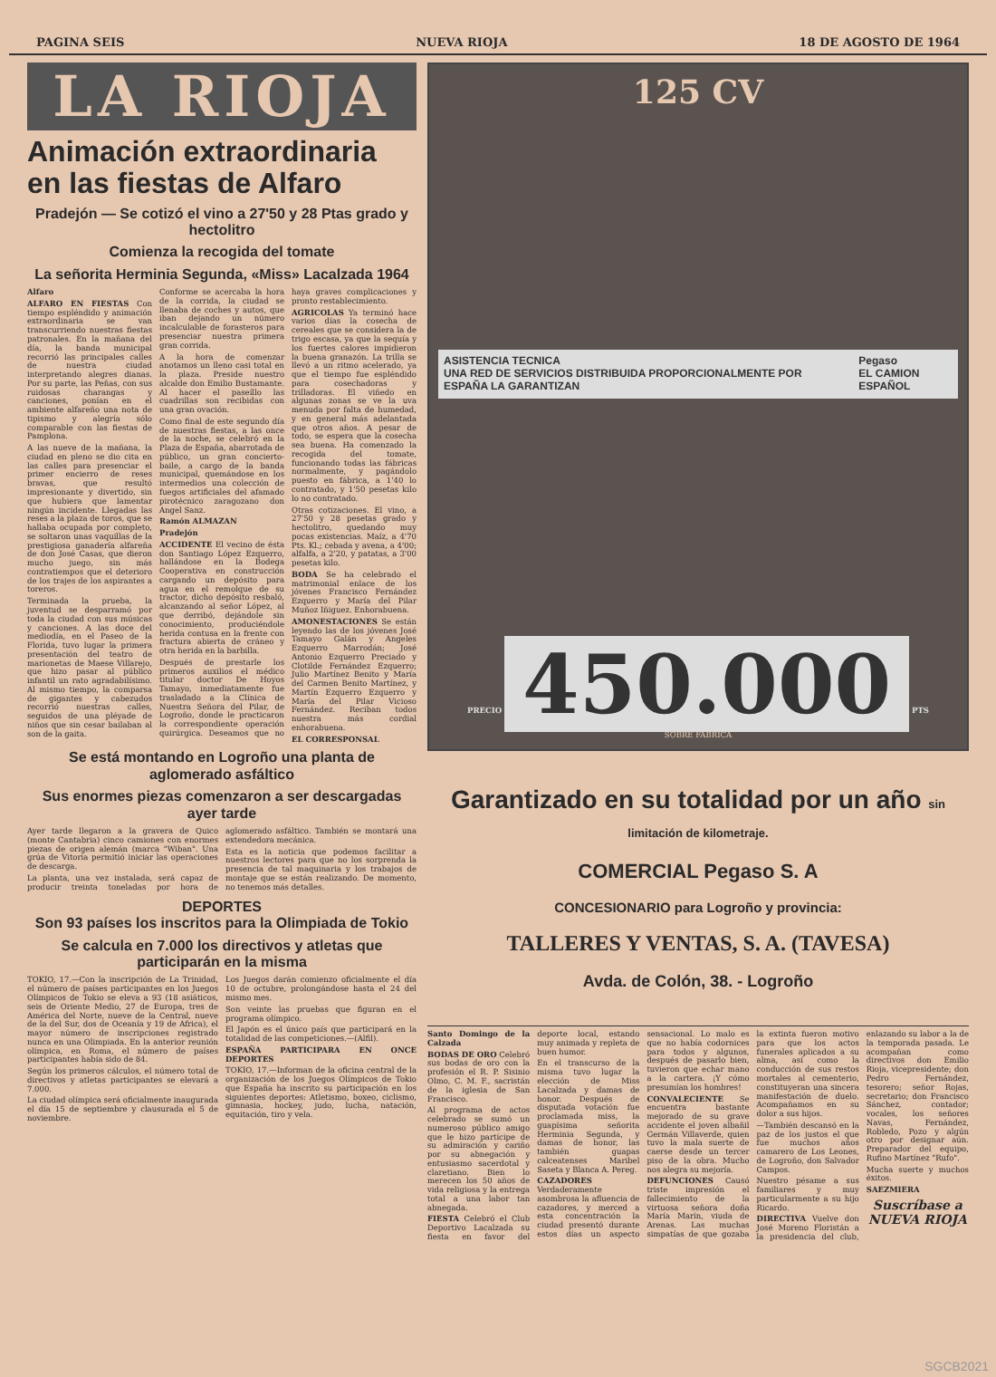PAGINA SEIS NUEVA RIOJA 18 DE AGOSTO DE 1964
LA RIOJA
Animación extraordinaria en las fiestas de Alfaro
Pradejón — Se cotizó el vino a 27'50 y 28 Ptas grado y hectolitro
Comienza la recogida del tomate
La señorita Herminia Segunda, «Miss» Lacalzada 1964
Alfaro
ALFARO EN FIESTAS Con tiempo espléndido y animación extraordinaria se van transcurriendo nuestras fiestas patronales. En la mañana del día, la banda municipal recorrió las principales calles de nuestra ciudad interpretando alegres dianas. Por su parte, las Peñas, con sus ruidosas charangas y canciones, ponían en el ambiente alfareño una nota de tipismo y alegría sólo comparable con las fiestas de Pamplona.
A las nueve de la mañana, la ciudad en pleno se dio cita en las calles para presenciar el primer encierro de reses bravas, que resultó impresionante y divertido, sin que hubiera que lamentar ningún incidente. Llegadas las reses a la plaza de toros, que se hallaba ocupada por completo, se soltaron unas vaquillas de la prestigiosa ganadería alfareña de don José Casas, que dieron mucho juego, sin más contratiempos que el deterioro de los trajes de los aspirantes a toreros.
Terminada la prueba, la juventud se desparramó por toda la ciudad con sus músicas y canciones. A las doce del mediodía, en el Paseo de la Florida, tuvo lugar la primera presentación del teatro de marionetas de Maese Villarejo, que hizo pasar al público infantil un rato agradabilísimo. Al mismo tiempo, la comparsa de gigantes y cabezudos recorrió nuestras calles, seguidos de una pléyade de niños que sin cesar bailaban al son de la gaita.
Conforme se acercaba la hora de la corrida, la ciudad se llenaba de coches y autos, que iban dejando un número incalculable de forasteros para presenciar nuestra primera gran corrida.
A la hora de comenzar anotamos un lleno casi total en la plaza. Preside nuestro alcalde don Emilio Bustamante. Al hacer el paseíllo las cuadrillas son recibidas con una gran ovación.
Como final de este segundo día de nuestras fiestas, a las once de la noche, se celebró en la Plaza de España, abarrotada de público, un gran concierto-baile, a cargo de la banda municipal, quemándose en los intermedios una colección de fuegos artificiales del afamado pirotécnico zaragozano don Angel Sanz.
Ramón ALMAZAN
Pradejón
ACCIDENTE El vecino de ésta don Santiago López Ezquerro, hallándose en la Bodega Cooperativa en construcción cargando un depósito para agua en el remolque de su tractor, dicho depósito resbaló, alcanzando al señor López, al que derribó, dejándole sin conocimiento, produciéndole herida contusa en la frente con fractura abierta de cráneo y otra herida en la barbilla.
Después de prestarle los primeros auxilios el médico titular doctor De Hoyos Tamayo, inmediatamente fue trasladado a la Clínica de Nuestra Señora del Pilar, de Logroño, donde le practicaron la correspondiente operación quirúrgica. Deseamos que no haya graves complicaciones y pronto restablecimiento.
AGRICOLAS Ya terminó hace varios días la cosecha de cereales que se considera la de trigo escasa, ya que la sequía y los fuertes calores impidieron la buena granazón. La trilla se llevó a un ritmo acelerado, ya que el tiempo fue espléndido para cosechadoras y trilladoras. El viñedo en algunas zonas se ve la uva menuda por falta de humedad, y en general más adelantada que otros años. A pesar de todo, se espera que la cosecha sea buena. Ha comenzado la recogida del tomate, funcionando todas las fábricas normalmente, y pagándolo puesto en fábrica, a 1'40 lo contratado, y 1'50 pesetas kilo lo no contratado.
Otras cotizaciones. El vino, a 27'50 y 28 pesetas grado y hectolitro, quedando muy pocas existencias. Maíz, a 4'70 Pts. Kl.; cebada y avena, a 4'00; alfalfa, a 2'20, y patatas, a 3'00 pesetas kilo.
BODA Se ha celebrado el matrimonial enlace de los jóvenes Francisco Fernández Ezquerro y María del Pilar Muñoz Iñiguez. Enhorabuena.
AMONESTACIONES Se están leyendo las de los jóvenes José Tamayo Galán y Angeles Ezquerro Marrodán; José Antonio Ezquerro Preciado y Clotilde Fernández Ezquerro; Julio Martínez Benito y María del Carmen Benito Martínez, y Martín Ezquerro Ezquerro y María del Pilar Vicioso Fernández. Reciban todos nuestra más cordial enhorabuena.
EL CORRESPONSAL
Se está montando en Logroño una planta de aglomerado asfáltico
Sus enormes piezas comenzaron a ser descargadas ayer tarde
Ayer tarde llegaron a la gravera de Quico (monte Cantabria) cinco camiones con enormes piezas de origen alemán (marca "Wiban". Una grúa de Vitoria permitió iniciar las operaciones de descarga.
La planta, una vez instalada, será capaz de producir treinta toneladas por hora de aglomerado asfáltico. También se montará una extendedora mecánica.
Esta es la noticia que podemos facilitar a nuestros lectores para que no los sorprenda la presencia de tal maquinaria y los trabajos de montaje que se están realizando. De momento, no tenemos más detalles.
DEPORTES
Son 93 países los inscritos para la Olimpiada de Tokio
Se calcula en 7.000 los directivos y atletas que participarán en la misma
TOKIO, 17.—Con la inscripción de La Trinidad, el número de países participantes en los Juegos Olímpicos de Tokio se eleva a 93 (18 asiáticos, seis de Oriente Medio, 27 de Europa, tres de América del Norte, nueve de la Central, nueve de la del Sur, dos de Oceanía y 19 de Africa), el mayor número de inscripciones registrado nunca en una Olimpiada. En la anterior reunión olímpica, en Roma, el número de países participantes había sido de 84.
Según los primeros cálculos, el número total de directivos y atletas participantes se elevará a 7.000.
La ciudad olímpica será oficialmente inaugurada el día 15 de septiembre y clausurada el 5 de noviembre.
Los Juegos darán comienzo oficialmente el día 10 de octubre, prolongándose hasta el 24 del mismo mes.
Son veinte las pruebas que figuran en el programa olímpico.
El Japón es el único país que participará en la totalidad de las competiciones.—(Alfil).
ESPAÑA PARTICIPARA EN ONCE DEPORTES
TOKIO, 17.—Informan de la oficina central de la organización de los Juegos Olímpicos de Tokio que España ha inscrito su participación en los siguientes deportes: Atletismo, boxeo, ciclismo, gimnasia, hockey, judo, lucha, natación, equitación, tiro y vela.
125 CV
ASISTENCIA TECNICA
UNA RED DE SERVICIOS DISTRIBUIDA PROPORCIONALMENTE POR ESPAÑA LA GARANTIZAN
Pegaso
EL CAMION ESPAÑOL
PRECIO 450.000 PTS
SOBRE FABRICA
Garantizado en su totalidad por un año sin limitación de kilometraje.
COMERCIAL Pegaso S. A
CONCESIONARIO para Logroño y provincia:
TALLERES Y VENTAS, S. A. (TAVESA)
Avda. de Colón, 38. - Logroño
Santo Domingo de la Calzada
BODAS DE ORO Celebró sus bodas de oro con la profesión el R. P. Sisinio Olmo, C. M. F., sacristán de la iglesia de San Francisco.
Al programa de actos celebrado se sumó un numeroso público amigo que le hizo partícipe de su admiración y cariño por su abnegación y entusiasmo sacerdotal y claretiano. Bien lo merecen los 50 años de vida religiosa y la entrega total a una labor tan abnegada.
FIESTA Celebró el Club Deportivo Lacalzada su fiesta en favor del deporte local, estando muy animada y repleta de buen humor.
En el transcurso de la misma tuvo lugar la elección de Miss Lacalzada y damas de honor. Después de disputada votación fue proclamada miss, la guapísima señorita Herminia Segunda, y damas de honor, las también guapas calceatenses Maribel Saseta y Blanca A. Pereg.
CAZADORES Verdaderamente asombrosa la afluencia de cazadores, y merced a esta concentración la ciudad presentó durante estos días un aspecto sensacional. Lo malo es que no había codornices para todos y algunos, después de pasarlo bien, tuvieron que echar mano a la cartera. ¡Y cómo presumían los hombres!
CONVALECIENTE Se encuentra bastante mejorado de su grave accidente el joven albañil Germán Villaverde, quien tuvo la mala suerte de caerse desde un tercer piso de la obra. Mucho nos alegra su mejoría.
DEFUNCIONES Causó triste impresión el fallecimiento de la virtuosa señora doña María Marín, viuda de Arenas. Las muchas simpatías de que gozaba la extinta fueron motivo para que los actos funerales aplicados a su alma, así como la conducción de sus restos mortales al cementerio, constituyeran una sincera manifestación de duelo. Acompañamos en su dolor a sus hijos.
—También descansó en la paz de los justos el que fue muchos años camarero de Los Leones, de Logroño, don Salvador Campos.
Nuestro pésame a sus familiares y muy particularmente a su hijo Ricardo.
DIRECTIVA Vuelve don José Moreno Floristán a la presidencia del club, enlazando su labor a la de la temporada pasada. Le acompañan como directivos don Emilio Rioja, vicepresidente; don Pedro Fernández, tesorero; señor Rojas, secretario; don Francisco Sánchez, contador; vocales, los señores Navas, Fernández, Robledo, Pozo y algún otro por designar aún. Preparador del equipo, Rufino Martínez "Rufo".
Mucha suerte y muchos éxitos.
SAEZMIERA
Suscríbase a NUEVA RIOJA
SGCB2021